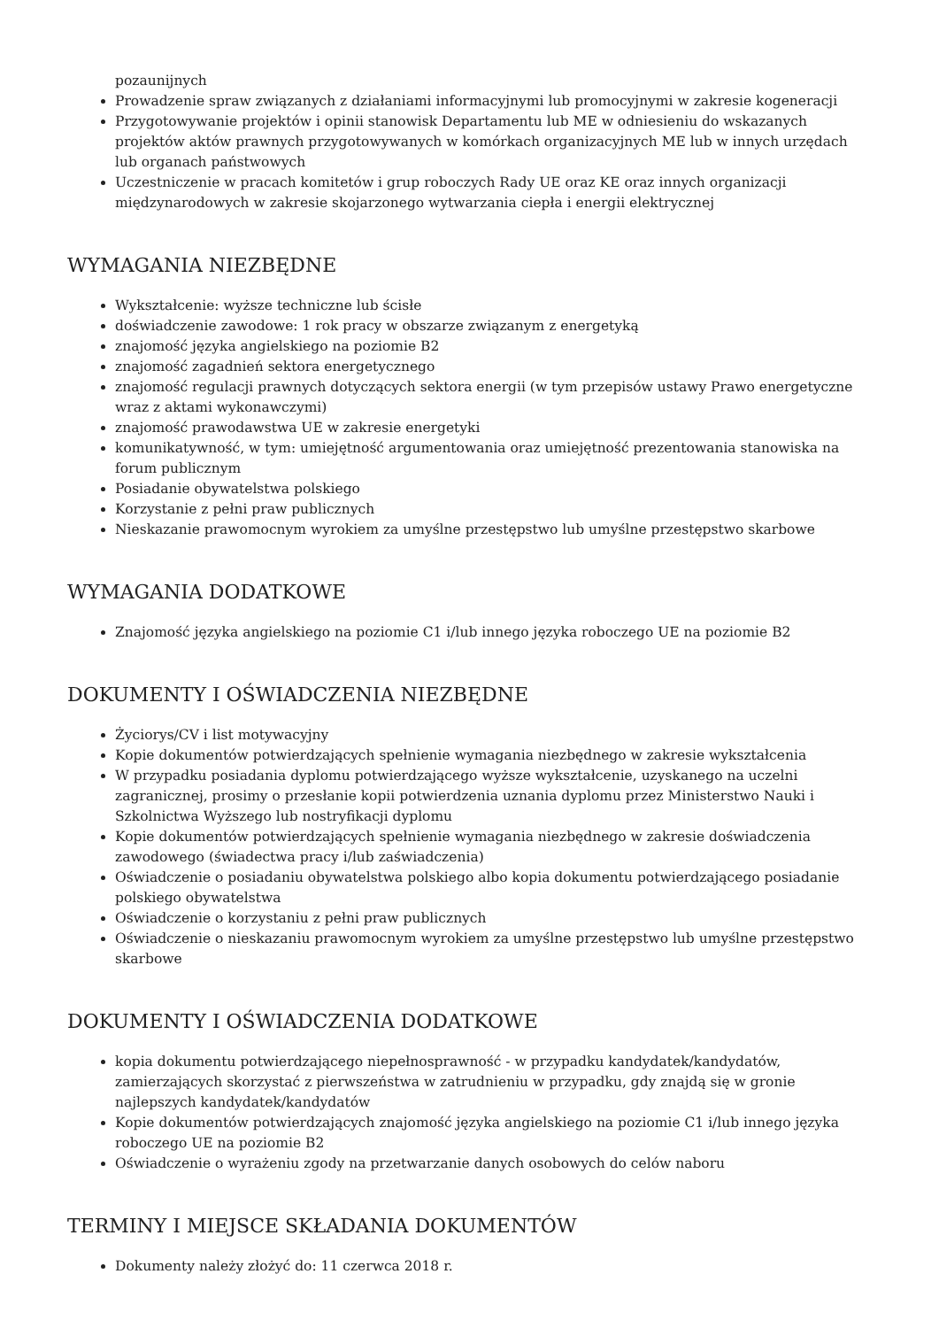pozaunijnych
Prowadzenie spraw związanych z działaniami informacyjnymi lub promocyjnymi w zakresie kogeneracji
Przygotowywanie projektów i opinii stanowisk Departamentu lub ME w odniesieniu do wskazanych projektów aktów prawnych przygotowywanych w komórkach organizacyjnych ME lub w innych urzędach lub organach państwowych
Uczestniczenie w pracach komitetów i grup roboczych Rady UE oraz KE oraz innych organizacji międzynarodowych w zakresie skojarzonego wytwarzania ciepła i energii elektrycznej
WYMAGANIA NIEZBĘDNE
Wykształcenie: wyższe techniczne lub ścisłe
doświadczenie zawodowe: 1 rok pracy w obszarze związanym z energetyką
znajomość języka angielskiego na poziomie B2
znajomość zagadnień sektora energetycznego
znajomość regulacji prawnych dotyczących sektora energii (w tym przepisów ustawy Prawo energetyczne wraz z aktami wykonawczymi)
znajomość prawodawstwa UE w zakresie energetyki
komunikatywność, w tym: umiejętność argumentowania oraz umiejętność prezentowania stanowiska na forum publicznym
Posiadanie obywatelstwa polskiego
Korzystanie z pełni praw publicznych
Nieskazanie prawomocnym wyrokiem za umyślne przestępstwo lub umyślne przestępstwo skarbowe
WYMAGANIA DODATKOWE
Znajomość języka angielskiego na poziomie C1 i/lub innego języka roboczego UE na poziomie B2
DOKUMENTY I OŚWIADCZENIA NIEZBĘDNE
Życiorys/CV i list motywacyjny
Kopie dokumentów potwierdzających spełnienie wymagania niezbędnego w zakresie wykształcenia
W przypadku posiadania dyplomu potwierdzającego wyższe wykształcenie, uzyskanego na uczelni zagranicznej, prosimy o przesłanie kopii potwierdzenia uznania dyplomu przez Ministerstwo Nauki i Szkolnictwa Wyższego lub nostryfikacji dyplomu
Kopie dokumentów potwierdzających spełnienie wymagania niezbędnego w zakresie doświadczenia zawodowego (świadectwa pracy i/lub zaświadczenia)
Oświadczenie o posiadaniu obywatelstwa polskiego albo kopia dokumentu potwierdzającego posiadanie polskiego obywatelstwa
Oświadczenie o korzystaniu z pełni praw publicznych
Oświadczenie o nieskazaniu prawomocnym wyrokiem za umyślne przestępstwo lub umyślne przestępstwo skarbowe
DOKUMENTY I OŚWIADCZENIA DODATKOWE
kopia dokumentu potwierdzającego niepełnosprawność - w przypadku kandydatek/kandydatów, zamierzających skorzystać z pierwszeństwa w zatrudnieniu w przypadku, gdy znajdą się w gronie najlepszych kandydatek/kandydatów
Kopie dokumentów potwierdzających znajomość języka angielskiego na poziomie C1 i/lub innego języka roboczego UE na poziomie B2
Oświadczenie o wyrażeniu zgody na przetwarzanie danych osobowych do celów naboru
TERMINY I MIEJSCE SKŁADANIA DOKUMENTÓW
Dokumenty należy złożyć do: 11 czerwca 2018 r.